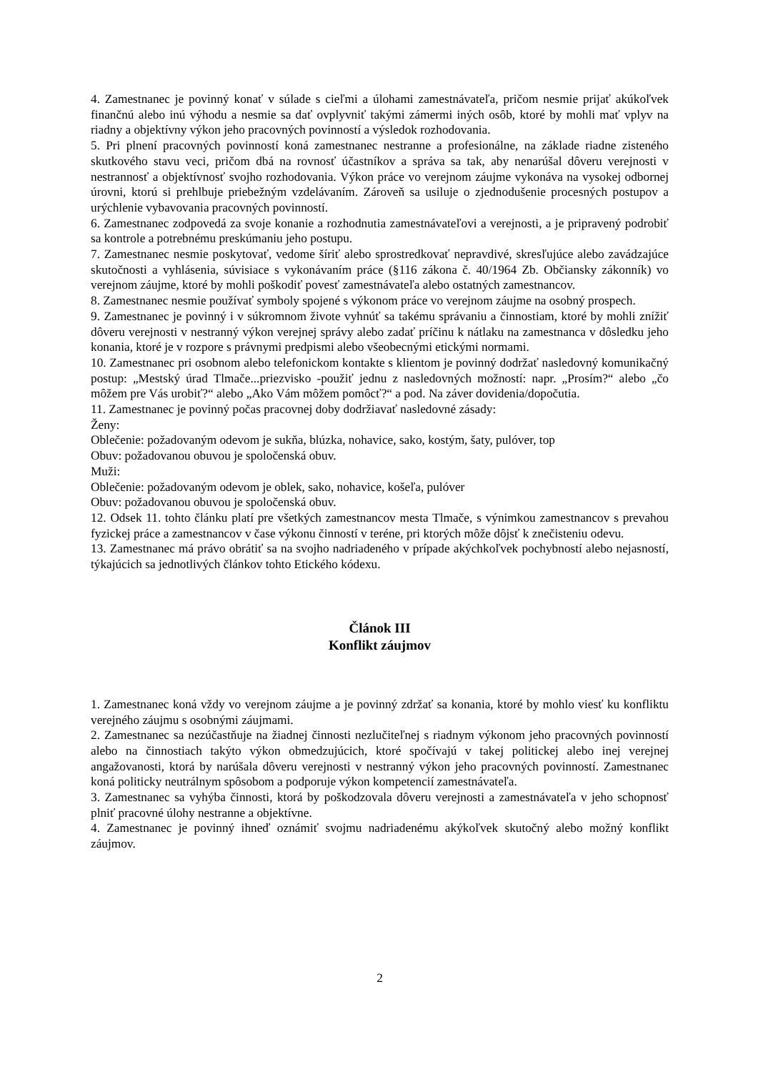4. Zamestnanec je povinný konať v súlade s cieľmi a úlohami zamestnávateľa, pričom nesmie prijať akúkoľvek finančnú alebo inú výhodu a nesmie sa dať ovplyvniť takými zámermi iných osôb, ktoré by mohli mať vplyv na riadny a objektívny výkon jeho pracovných povinností a výsledok rozhodovania.
5. Pri plnení pracovných povinností koná zamestnanec nestranne a profesionálne, na základe riadne zisteného skutkového stavu veci, pričom dbá na rovnosť účastníkov a správa sa tak, aby nenarúšal dôveru verejnosti v nestrannosť a objektívnosť svojho rozhodovania. Výkon práce vo verejnom záujme vykonáva na vysokej odbornej úrovni, ktorú si prehlbuje priebežným vzdelávaním. Zároveň sa usiluje o zjednodušenie procesných postupov a urýchlenie vybavovania pracovných povinností.
6. Zamestnanec zodpovedá za svoje konanie a rozhodnutia zamestnávateľovi a verejnosti, a je pripravený podrobiť sa kontrole a potrebnému preskúmaniu jeho postupu.
7. Zamestnanec nesmie poskytovať, vedome šíriť alebo sprostredkovať nepravdivé, skresľujúce alebo zavádzajúce skutočnosti a vyhlásenia, súvisiace s vykonávaním práce (§116 zákona č. 40/1964 Zb. Občiansky zákonník) vo verejnom záujme, ktoré by mohli poškodiť povesť zamestnávateľa alebo ostatných zamestnancov.
8. Zamestnanec nesmie používať symboly spojené s výkonom práce vo verejnom záujme na osobný prospech.
9. Zamestnanec je povinný i v súkromnom živote vyhnúť sa takému správaniu a činnostiam, ktoré by mohli znížiť dôveru verejnosti v nestranný výkon verejnej správy alebo zadať príčinu k nátlaku na zamestnanca v dôsledku jeho konania, ktoré je v rozpore s právnymi predpismi alebo všeobecnými etickými normami.
10. Zamestnanec pri osobnom alebo telefonickom kontakte s klientom je povinný dodržať nasledovný komunikačný postup: „Mestský úrad Tlmače...priezvisko -použiť jednu z nasledovných možností: napr. „Prosím?“ alebo „čo môžem pre Vás urobiť?“ alebo „Ako Vám môžem pomôcť?“ a pod. Na záver dovidenia/dopočutia.
11. Zamestnanec je povinný počas pracovnej doby dodržiavať nasledovné zásady:
Ženy:
Oblečenie: požadovaným odevom je sukňa, blúzka, nohavice, sako, kostým, šaty, pulóver, top
Obuv: požadovanou obuvou je spoločenská obuv.
Muži:
Oblečenie: požadovaným odevom je oblek, sako, nohavice, košeľa, pulóver
Obuv: požadovanou obuvou je spoločenská obuv.
12. Odsek 11. tohto článku platí pre všetkých zamestnancov mesta Tlmače, s výnimkou zamestnancov s prevahou fyzickej práce a zamestnancov v čase výkonu činností v teréne, pri ktorých môže dôjsť k znečisteniu odevu.
13. Zamestnanec má právo obrátiť sa na svojho nadriadeného v prípade akýchkoľvek pochybností alebo nejasností, týkajúcich sa jednotlivých článkov tohto Etického kódexu.
Článok III
Konflikt záujmov
1. Zamestnanec koná vždy vo verejnom záujme a je povinný zdržať sa konania, ktoré by mohlo viesť ku konfliktu verejného záujmu s osobnými záujmami.
2. Zamestnanec sa nezúčastňuje na žiadnej činnosti nezlučiteľnej s riadnym výkonom jeho pracovných povinností alebo na činnostiach takýto výkon obmedzujúcich, ktoré spočívajú v takej politickej alebo inej verejnej angažovanosti, ktorá by narúšala dôveru verejnosti v nestranný výkon jeho pracovných povinností. Zamestnanec koná politicky neutrálnym spôsobom a podporuje výkon kompetencií zamestnávateľa.
3. Zamestnanec sa vyhýba činnosti, ktorá by poškodzovala dôveru verejnosti a zamestnávateľa v jeho schopnosť plniť pracovné úlohy nestranne a objektívne.
4. Zamestnanec je povinný ihneď oznámiť svojmu nadriadenému akýkoľvek skutočný alebo možný konflikt záujmov.
2